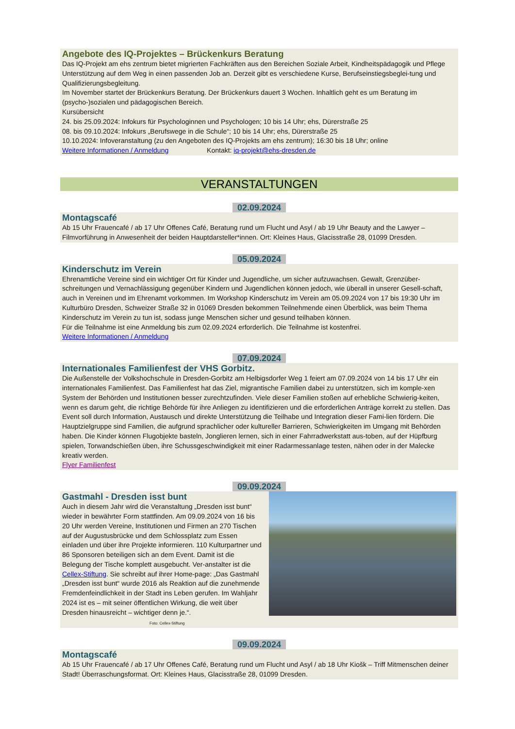Angebote des IQ-Projektes – Brückenkurs Beratung
Das IQ-Projekt am ehs zentrum bietet migrierten Fachkräften aus den Bereichen Soziale Arbeit, Kindheitspädagogik und Pflege Unterstützung auf dem Weg in einen passenden Job an. Derzeit gibt es verschiedene Kurse, Berufseinstiegsbeglei-tung und Qualifizierungsbegleitung.
Im November startet der Brückenkurs Beratung. Der Brückenkurs dauert 3 Wochen. Inhaltlich geht es um Beratung im (psycho-)sozialen und pädagogischen Bereich.
Kursübersicht
24. bis 25.09.2024: Infokurs für Psychologinnen und Psychologen; 10 bis 14 Uhr; ehs, Dürerstraße 25
08. bis 09.10.2024: Infokurs „Berufswege in die Schule“; 10 bis 14 Uhr; ehs, Dürerstraße 25
10.10.2024: Infoveranstaltung (zu den Angeboten des IQ-Projekts am ehs zentrum); 16:30 bis 18 Uhr; online
Weitere Informationen / Anmeldung Kontakt: iq-projekt@ehs-dresden.de
VERANSTALTUNGEN
02.09.2024
Montagscafé
Ab 15 Uhr Frauencafé / ab 17 Uhr Offenes Café, Beratung rund um Flucht und Asyl / ab 19 Uhr Beauty and the Lawyer – Filmvorführung in Anwesenheit der beiden Hauptdarsteller*innen. Ort: Kleines Haus, Glacisstraße 28, 01099 Dresden.
05.09.2024
Kinderschutz im Verein
Ehrenamtliche Vereine sind ein wichtiger Ort für Kinder und Jugendliche, um sicher aufzuwachsen. Gewalt, Grenzüber-schreitungen und Vernachlässigung gegenüber Kindern und Jugendlichen können jedoch, wie überall in unserer Gesell-schaft, auch in Vereinen und im Ehrenamt vorkommen. Im Workshop Kinderschutz im Verein am 05.09.2024 von 17 bis 19:30 Uhr im Kulturbüro Dresden, Schweizer Straße 32 in 01069 Dresden bekommen Teilnehmende einen Überblick, was beim Thema Kinderschutz im Verein zu tun ist, sodass junge Menschen sicher und gesund teilhaben können.
Für die Teilnahme ist eine Anmeldung bis zum 02.09.2024 erforderlich. Die Teilnahme ist kostenfrei.
Weitere Informationen / Anmeldung
07.09.2024
Internationales Familienfest der VHS Gorbitz.
Die Außenstelle der Volkshochschule in Dresden-Gorbitz am Helbigsdorfer Weg 1 feiert am 07.09.2024 von 14 bis 17 Uhr ein internationales Familienfest. Das Familienfest hat das Ziel, migrantische Familien dabei zu unterstützen, sich im komple-xen System der Behörden und Institutionen besser zurechtzufinden. Viele dieser Familien stoßen auf erhebliche Schwierig-keiten, wenn es darum geht, die richtige Behörde für ihre Anliegen zu identifizieren und die erforderlichen Anträge korrekt zu stellen. Das Event soll durch Information, Austausch und direkte Unterstützung die Teilhabe und Integration dieser Fami-lien fördern. Die Hauptzielgruppe sind Familien, die aufgrund sprachlicher oder kultureller Barrieren, Schwierigkeiten im Umgang mit Behörden haben. Die Kinder können Flugobjekte basteln, Jonglieren lernen, sich in einer Fahrradwerkstatt aus-toben, auf der Hüpfburg spielen, Torwandschießen üben, ihre Schussgeschwindigkeit mit einer Radarmessanlage testen, nähen oder in der Malecke kreativ werden.
Flyer Familienfest
09.09.2024
Gastmahl - Dresden isst bunt
Auch in diesem Jahr wird die Veranstaltung „Dresden isst bunt“ wieder in bewährter Form stattfinden. Am 09.09.2024 von 16 bis 20 Uhr werden Vereine, Institutionen und Firmen an 270 Tischen auf der Augustusbrücke und dem Schlossplatz zum Essen einladen und über ihre Projekte informieren. 110 Kulturpartner und 86 Sponsoren beteiligen sich an dem Event. Damit ist die Belegung der Tische komplett ausgebucht. Ver-anstalter ist die Cellex-Stiftung. Sie schreibt auf ihrer Home-page: „Das Gastmahl „Dresden isst bunt“ wurde 2016 als Reaktion auf die zunehmende Fremdenfeindlichkeit in der Stadt ins Leben gerufen. Im Wahljahr 2024 ist es – mit seiner öffentlichen Wirkung, die weit über Dresden hinausreicht – wichtiger denn je.“. Foto: Cellex-Stiftung
09.09.2024
Montagscafé
Ab 15 Uhr Frauencafé / ab 17 Uhr Offenes Café, Beratung rund um Flucht und Asyl / ab 18 Uhr Kiošk – Triff Mitmenschen deiner Stadt! Überraschungsformat. Ort: Kleines Haus, Glacisstraße 28, 01099 Dresden.